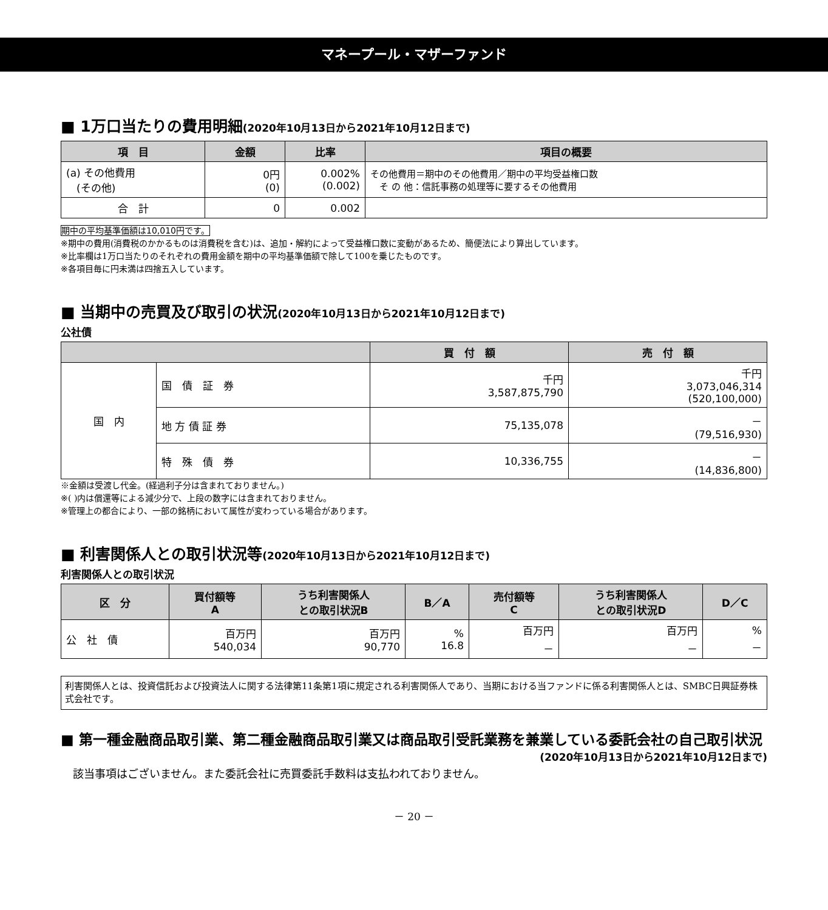マネープール・マザーファンド
■ 1万口当たりの費用明細(2020年10月13日から2021年10月12日まで)
| 項 目 | 金額 | 比率 | 項目の概要 |
| --- | --- | --- | --- |
| (a) その他費用 (その他) | 0円 (0) | 0.002% (0.002) | その他費用＝期中のその他費用／期中の平均受益権口数 そ の 他：信託事務の処理等に要するその他費用 |
| 合 計 | 0 | 0.002 | |
期中の平均基準価額は10,010円です。
※期中の費用(消費税のかかるものは消費税を含む)は、追加・解約によって受益権口数に変動があるため、簡便法により算出しています。
※比率欄は1万口当たりのそれぞれの費用金額を期中の平均基準価額で除して100を乗じたものです。
※各項目毎に円未満は四捨五入しています。
■ 当期中の売買及び取引の状況(2020年10月13日から2021年10月12日まで)
公社債
| | | 買 付 額 | 売 付 額 |
| --- | --- | --- | --- |
| 国 内 | 国 債 証 券 | 千円 3,587,875,790 | 千円 3,073,046,314 (520,100,000) |
| | 地 方 債 証 券 | 75,135,078 | － (79,516,930) |
| | 特 殊 債 券 | 10,336,755 | － (14,836,800) |
※金額は受渡し代金。(経過利子分は含まれておりません。)
※( )内は償還等による減少分で、上段の数字には含まれておりません。
※管理上の都合により、一部の銘柄において属性が変わっている場合があります。
■ 利害関係人との取引状況等(2020年10月13日から2021年10月12日まで)
利害関係人との取引状況
| 区 分 | 買付額等 A | うち利害関係人 との取引状況B | B／A | 売付額等 C | うち利害関係人 との取引状況D | D／C |
| --- | --- | --- | --- | --- | --- | --- |
| 公 社 債 | 百万円 540,034 | 百万円 90,770 | % 16.8 | 百万円 － | 百万円 － | % － |
利害関係人とは、投資信託および投資法人に関する法律第11条第1項に規定される利害関係人であり、当期における当ファンドに係る利害関係人とは、SMBC日興証券株式会社です。
■ 第一種金融商品取引業、第二種金融商品取引業又は商品取引受託業務を兼業している委託会社の自己取引状況
(2020年10月13日から2021年10月12日まで)
該当事項はございません。また委託会社に売買委託手数料は支払われておりません。
－ 20 －